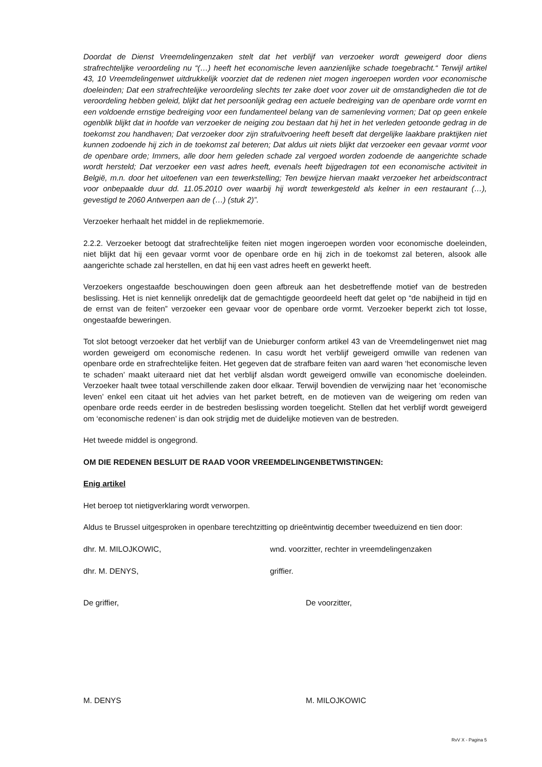Doordat de Dienst Vreemdelingenzaken stelt dat het verblijf van verzoeker wordt geweigerd door diens strafrechtelijke veroordeling nu “(…) heeft het economische leven aanzienlijke schade toegebracht.“ Terwijl artikel 43, 10 Vreemdelingenwet uitdrukkelijk voorziet dat de redenen niet mogen ingeroepen worden voor economische doeleinden; Dat een strafrechtelijke veroordeling slechts ter zake doet voor zover uit de omstandigheden die tot de veroordeling hebben geleid, blijkt dat het persoonlijk gedrag een actuele bedreiging van de openbare orde vormt en een voldoende ernstige bedreiging voor een fundamenteel belang van de samenleving vormen; Dat op geen enkele ogenblik blijkt dat in hoofde van verzoeker de neiging zou bestaan dat hij het in het verleden getoonde gedrag in de toekomst zou handhaven; Dat verzoeker door zijn strafuitvoering heeft beseft dat dergelijke laakbare praktijken niet kunnen zodoende hij zich in de toekomst zal beteren; Dat aldus uit niets blijkt dat verzoeker een gevaar vormt voor de openbare orde; Immers, alle door hem geleden schade zal vergoed worden zodoende de aangerichte schade wordt hersteld; Dat verzoeker een vast adres heeft, evenals heeft bijgedragen tot een economische activiteit in België, m.n. door het uitoefenen van een tewerkstelling; Ten bewijze hiervan maakt verzoeker het arbeidscontract voor onbepaalde duur dd. 11.05.2010 over waarbij hij wordt tewerkgesteld als kelner in een restaurant (…), gevestigd te 2060 Antwerpen aan de (…) (stuk 2)”.
Verzoeker herhaalt het middel in de repliekmemorie.
2.2.2. Verzoeker betoogt dat strafrechtelijke feiten niet mogen ingeroepen worden voor economische doeleinden, niet blijkt dat hij een gevaar vormt voor de openbare orde en hij zich in de toekomst zal beteren, alsook alle aangerichte schade zal herstellen, en dat hij een vast adres heeft en gewerkt heeft.
Verzoekers ongestaafde beschouwingen doen geen afbreuk aan het desbetreffende motief van de bestreden beslissing. Het is niet kennelijk onredelijk dat de gemachtigde geoordeeld heeft dat gelet op “de nabijheid in tijd en de ernst van de feiten” verzoeker een gevaar voor de openbare orde vormt. Verzoeker beperkt zich tot losse, ongestaafde beweringen.
Tot slot betoogt verzoeker dat het verblijf van de Unieburger conform artikel 43 van de Vreemdelingenwet niet mag worden geweigerd om economische redenen. In casu wordt het verblijf geweigerd omwille van redenen van openbare orde en strafrechtelijke feiten. Het gegeven dat de strafbare feiten van aard waren ‘het economische leven te schaden’ maakt uiteraard niet dat het verblijf alsdan wordt geweigerd omwille van economische doeleinden. Verzoeker haalt twee totaal verschillende zaken door elkaar. Terwijl bovendien de verwijzing naar het ‘economische leven’ enkel een citaat uit het advies van het parket betreft, en de motieven van de weigering om reden van openbare orde reeds eerder in de bestreden beslissing worden toegelicht. Stellen dat het verblijf wordt geweigerd om ‘economische redenen’ is dan ook strijdig met de duidelijke motieven van de bestreden.
Het tweede middel is ongegrond.
OM DIE REDENEN BESLUIT DE RAAD VOOR VREEMDELINGENBETWISTINGEN:
Enig artikel
Het beroep tot nietigverklaring wordt verworpen.
Aldus te Brussel uitgesproken in openbare terechtzitting op drieëntwintig december tweeduizend en tien door:
dhr. M. MILOJKOWIC, wnd. voorzitter, rechter in vreemdelingenzaken
dhr. M. DENYS, griffier.
De griffier, De voorzitter,
M. DENYS M. MILOJKOWIC
RvV X - Pagina 5